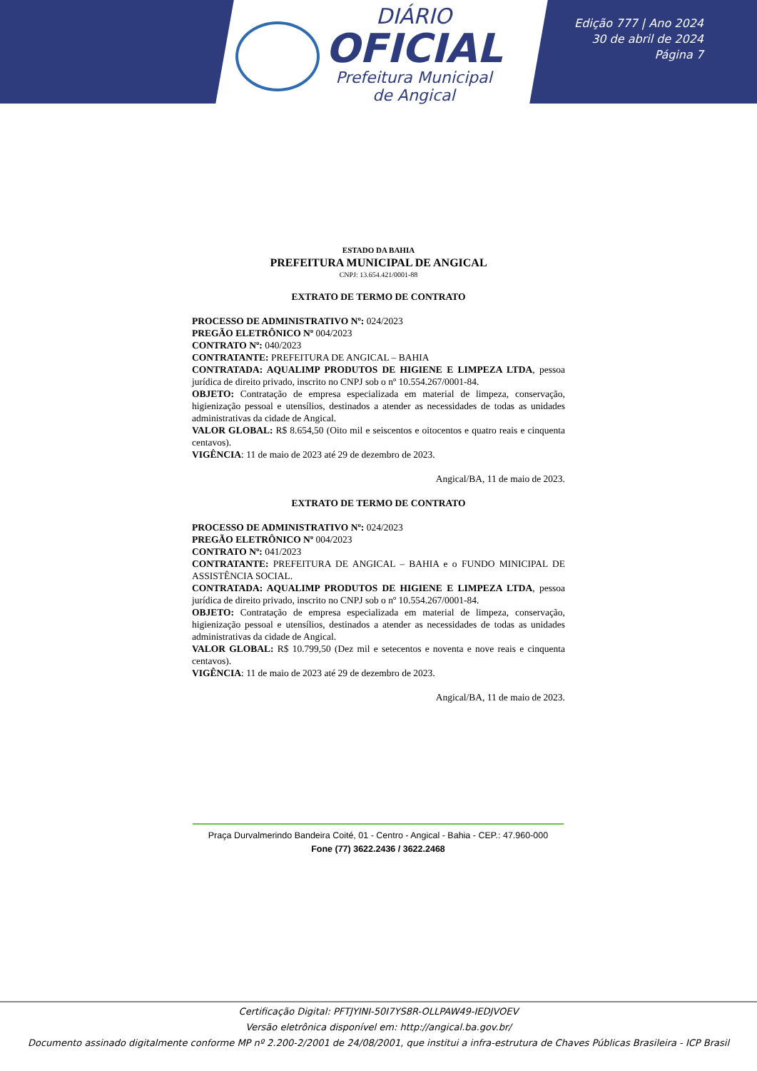DIÁRIO
OFICIAL
Prefeitura Municipal
de Angical
Edição 777 | Ano 2024
30 de abril de 2024
Página 7
ESTADO DA BAHIA
PREFEITURA MUNICIPAL DE ANGICAL
CNPJ: 13.654.421/0001-88
EXTRATO DE TERMO DE CONTRATO
PROCESSO DE ADMINISTRATIVO Nº: 024/2023
PREGÃO ELETRÔNICO Nº 004/2023
CONTRATO Nº: 040/2023
CONTRATANTE: PREFEITURA DE ANGICAL – BAHIA
CONTRATADA: AQUALIMP PRODUTOS DE HIGIENE E LIMPEZA LTDA, pessoa jurídica de direito privado, inscrito no CNPJ sob o nº 10.554.267/0001-84.
OBJETO: Contratação de empresa especializada em material de limpeza, conservação, higienização pessoal e utensílios, destinados a atender as necessidades de todas as unidades administrativas da cidade de Angical.
VALOR GLOBAL: R$ 8.654,50 (Oito mil e seiscentos e oitocentos e quatro reais e cinquenta centavos).
VIGÊNCIA: 11 de maio de 2023 até 29 de dezembro de 2023.
Angical/BA, 11 de maio de 2023.
EXTRATO DE TERMO DE CONTRATO
PROCESSO DE ADMINISTRATIVO Nº: 024/2023
PREGÃO ELETRÔNICO Nº 004/2023
CONTRATO Nº: 041/2023
CONTRATANTE: PREFEITURA DE ANGICAL – BAHIA e o FUNDO MINICIPAL DE ASSISTÊNCIA SOCIAL.
CONTRATADA: AQUALIMP PRODUTOS DE HIGIENE E LIMPEZA LTDA, pessoa jurídica de direito privado, inscrito no CNPJ sob o nº 10.554.267/0001-84.
OBJETO: Contratação de empresa especializada em material de limpeza, conservação, higienização pessoal e utensílios, destinados a atender as necessidades de todas as unidades administrativas da cidade de Angical.
VALOR GLOBAL: R$ 10.799,50 (Dez mil e setecentos e noventa e nove reais e cinquenta centavos).
VIGÊNCIA: 11 de maio de 2023 até 29 de dezembro de 2023.
Angical/BA, 11 de maio de 2023.
Praça Durvalmerindo Bandeira Coité, 01 - Centro - Angical - Bahia - CEP.: 47.960-000
Fone (77) 3622.2436 / 3622.2468
Certificação Digital: PFTJYINI-50I7YS8R-OLLPAW49-IEDJVOEV
Versão eletrônica disponível em: http://angical.ba.gov.br/
Documento assinado digitalmente conforme MP nº 2.200-2/2001 de 24/08/2001, que institui a infra-estrutura de Chaves Públicas Brasileira - ICP Brasil